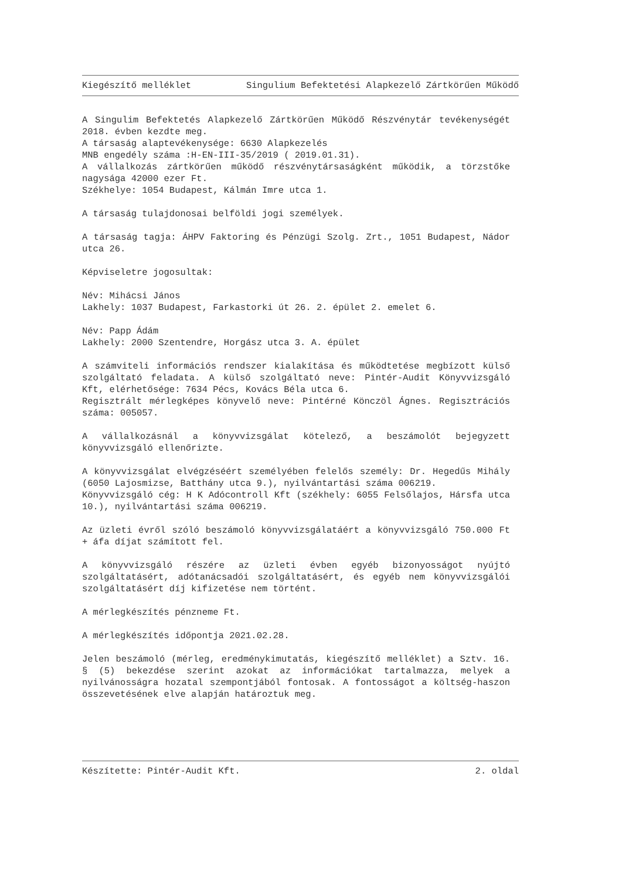Kiegészítő melléklet Singulium Befektetési Alapkezelő Zártkörűen Működő
A Singulim Befektetés Alapkezelő Zártkörűen Működő Részvénytár tevékenységét 2018. évben kezdte meg.
A társaság alaptevékenysége: 6630 Alapkezelés
MNB engedély száma :H-EN-III-35/2019 ( 2019.01.31).
A vállalkozás zártkörűen működő részvénytársaságként működik, a törzstőke nagysága 42000 ezer Ft.
Székhelye: 1054 Budapest, Kálmán Imre utca 1.
A társaság tulajdonosai belföldi jogi személyek.
A társaság tagja: ÁHPV Faktoring és Pénzügi Szolg. Zrt., 1051 Budapest, Nádor utca 26.
Képviseletre jogosultak:
Név: Mihácsi János
Lakhely: 1037 Budapest, Farkastorki út 26. 2. épület 2. emelet 6.
Név: Papp Ádám
Lakhely: 2000 Szentendre, Horgász utca 3. A. épület
A számviteli információs rendszer kialakítása és működtetése megbízott külső szolgáltató feladata. A külső szolgáltató neve: Pintér-Audit Könyvvizsgáló Kft, elérhetősége: 7634 Pécs, Kovács Béla utca 6.
Regisztrált mérlegképes könyvelő neve: Pintérné Könczöl Ágnes. Regisztrációs száma: 005057.
A vállalkozásnál a könyvvizsgálat kötelező, a beszámolót bejegyzett könyvvizsgáló ellenőrizte.
A könyvvizsgálat elvégzéséért személyében felelős személy: Dr. Hegedűs Mihály (6050 Lajosmizse, Batthány utca 9.), nyilvántartási száma 006219.
Könyvvizsgáló cég: H K Adócontroll Kft (székhely: 6055 Felsőlajos, Hársfa utca 10.), nyilvántartási száma 006219.
Az üzleti évről szóló beszámoló könyvvizsgálatáért a könyvvizsgáló 750.000 Ft + áfa díjat számított fel.
A könyvvizsgáló részére az üzleti évben egyéb bizonyosságot nyújtó szolgáltatásért, adótanácsadói szolgáltatásért, és egyéb nem könyvvizsgálói szolgáltatásért díj kifizetése nem történt.
A mérlegkészítés pénzneme Ft.
A mérlegkészítés időpontja 2021.02.28.
Jelen beszámoló (mérleg, eredménykimutatás, kiegészítő melléklet) a Sztv. 16. § (5) bekezdése szerint azokat az információkat tartalmazza, melyek a nyilvánosságra hozatal szempontjából fontosak. A fontosságot a költség-haszon összevetésének elve alapján határoztuk meg.
Készítette: Pintér-Audit Kft. 2. oldal